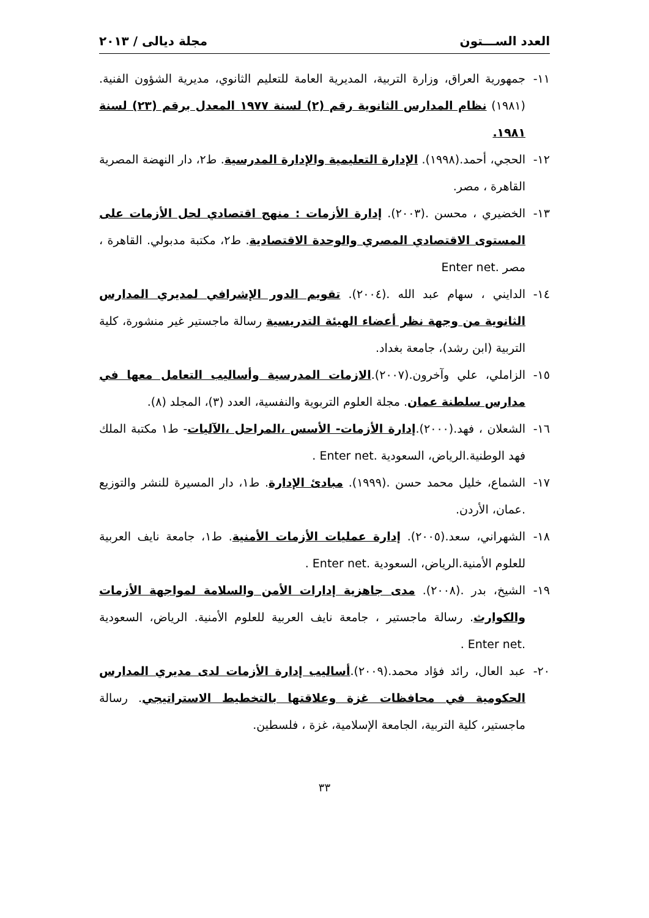العدد الســـتون مجلة ديالى / ٢٠١٣
١١- جمهورية العراق، وزارة التربية، المديرية العامة للتعليم الثانوي، مديرية الشؤون الفنية. (١٩٨١) نظام المدارس الثانوية رقم (٢) لسنة ١٩٧٧ المعدل برقم (٢٣) لسنة ١٩٨١.
١٢- الحجي، أحمد.(١٩٩٨). الإدارة التعليمية والإدارة المدرسية. ط٢، دار النهضة المصرية القاهرة ، مصر.
١٣- الخضيري ، محسن .(٢٠٠٣). إدارة الأزمات : منهج اقتصادي لحل الأزمات على المستوى الاقتصادي المصري والوحدة الاقتصادية. ط٢، مكتبة مدبولي. القاهرة ، مصر .Enter net
١٤- الدايني ، سهام عبد الله .(٢٠٠٤). تقويم الدور الإشرافي لمديري المدارس الثانوية من وجهة نظر أعضاء الهيئة التدريسية رسالة ماجستير غير منشورة، كلية التربية (ابن رشد)، جامعة بغداد.
١٥- الزاملي، علي وآخرون.(٢٠٠٧).الازمات المدرسية وأساليب التعامل معها في مدارس سلطنة عمان. مجلة العلوم التربوية والنفسية، العدد (٣)، المجلد (٨).
١٦- الشعلان ، فهد.(٢٠٠٠).إدارة الأزمات- الأسس ،المراحل ،الآليات- ط١ مكتبة الملك فهد الوطنية.الرياض، السعودية .Enter net .
١٧- الشماع، خليل محمد حسن .(١٩٩٩). مبادئ الإدارة. ط١، دار المسيرة للنشر والتوزيع .عمان، الأردن.
١٨- الشهراني، سعد.(٢٠٠٥). إدارة عمليات الأزمات الأمنية. ط١، جامعة نايف العربية للعلوم الأمنية.الرياض، السعودية .Enter net .
١٩- الشيخ، بدر .(٢٠٠٨). مدى جاهزية إدارات الأمن والسلامة لمواجهة الأزمات والكوارث. رسالة ماجستير ، جامعة نايف العربية للعلوم الأمنية. الرياض، السعودية .Enter net .
٢٠- عبد العال، رائد فؤاد محمد.(٢٠٠٩).أساليب إدارة الأزمات لدى مديري المدارس الحكومية في محافظات غزة وعلاقتها بالتخطيط الاستراتيجي. رسالة ماجستير، كلية التربية، الجامعة الإسلامية، غزة ، فلسطين.
٣٣